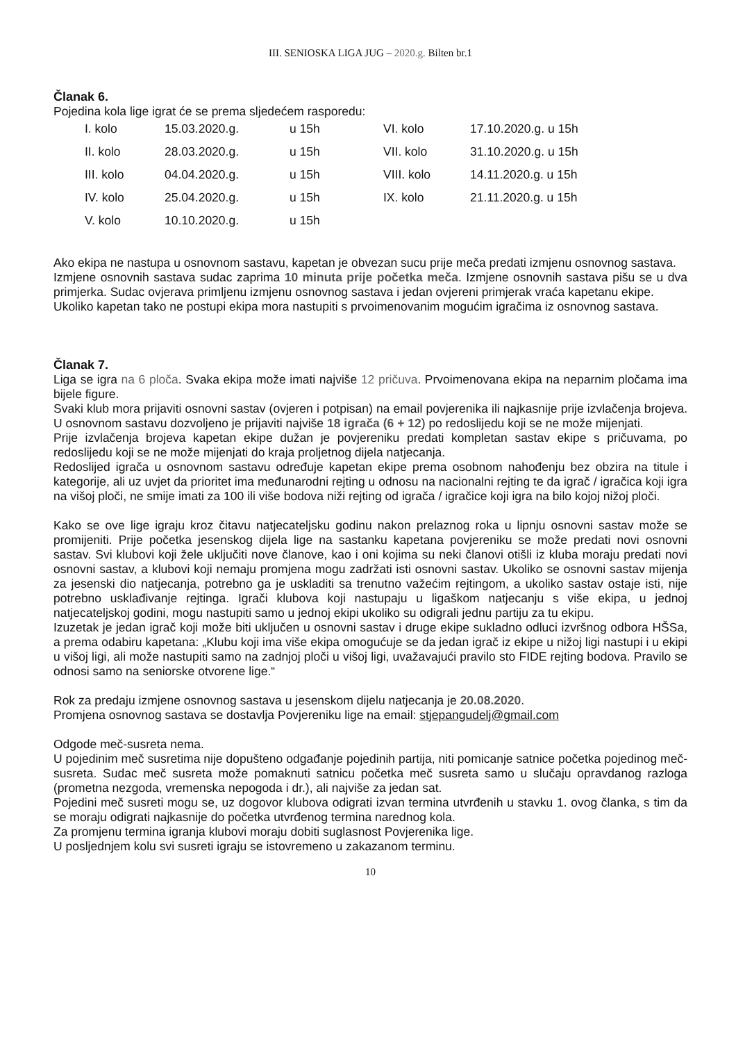III. SENIOSKA LIGA JUG – 2020.g. Bilten br.1
Članak 6.
Pojedina kola lige igrat će se prema sljedećem rasporedu:
| I. kolo | 15.03.2020.g. | u 15h | VI. kolo | 17.10.2020.g. u 15h |
| II. kolo | 28.03.2020.g. | u 15h | VII. kolo | 31.10.2020.g. u 15h |
| III. kolo | 04.04.2020.g. | u 15h | VIII. kolo | 14.11.2020.g. u 15h |
| IV. kolo | 25.04.2020.g. | u 15h | IX. kolo | 21.11.2020.g. u 15h |
| V. kolo | 10.10.2020.g. | u 15h | | |
Ako ekipa ne nastupa u osnovnom sastavu, kapetan je obvezan sucu prije meča predati izmjenu osnovnog sastava.
Izmjene osnovnih sastava sudac zaprima 10 minuta prije početka meča. Izmjene osnovnih sastava pišu se u dva primjerka. Sudac ovjerava primljenu izmjenu osnovnog sastava i jedan ovjereni primjerak vraća kapetanu ekipe.
Ukoliko kapetan tako ne postupi ekipa mora nastupiti s prvoimenovanim mogućim igračima iz osnovnog sastava.
Članak 7.
Liga se igra na 6 ploča. Svaka ekipa može imati najviše 12 pričuva. Prvoimenovana ekipa na neparnim pločama ima bijele figure.
Svaki klub mora prijaviti osnovni sastav (ovjeren i potpisan) na email povjerenika ili najkasnije prije izvlačenja brojeva. U osnovnom sastavu dozvoljeno je prijaviti najviše 18 igrača (6 + 12) po redoslijedu koji se ne može mijenjati.
Prije izvlačenja brojeva kapetan ekipe dužan je povjereniku predati kompletan sastav ekipe s pričuvama, po redoslijedu koji se ne može mijenjati do kraja proljetnog dijela natjecanja.
Redoslijed igrača u osnovnom sastavu određuje kapetan ekipe prema osobnom nahođenju bez obzira na titule i kategorije, ali uz uvjet da prioritet ima međunarodni rejting u odnosu na nacionalni rejting te da igrač / igračica koji igra na višoj ploči, ne smije imati za 100 ili više bodova niži rejting od igrača / igračice koji igra na bilo kojoj nižoj ploči.
Kako se ove lige igraju kroz čitavu natjecateljsku godinu nakon prelaznog roka u lipnju osnovni sastav može se promijeniti. Prije početka jesenskog dijela lige na sastanku kapetana povjereniku se može predati novi osnovni sastav. Svi klubovi koji žele uključiti nove članove, kao i oni kojima su neki članovi otišli iz kluba moraju predati novi osnovni sastav, a klubovi koji nemaju promjena mogu zadržati isti osnovni sastav. Ukoliko se osnovni sastav mijenja za jesenski dio natjecanja, potrebno ga je uskladiti sa trenutno važećim rejtingom, a ukoliko sastav ostaje isti, nije potrebno usklađivanje rejtinga. Igrači klubova koji nastupaju u ligaškom natjecanju s više ekipa, u jednoj natjecateljskoj godini, mogu nastupiti samo u jednoj ekipi ukoliko su odigrali jednu partiju za tu ekipu.
Izuzetak je jedan igrač koji može biti uključen u osnovni sastav i druge ekipe sukladno odluci izvršnog odbora HŠSa, a prema odabiru kapetana: „Klubu koji ima više ekipa omogućuje se da jedan igrač iz ekipe u nižoj ligi nastupi i u ekipi u višoj ligi, ali može nastupiti samo na zadnjoj ploči u višoj ligi, uvažavajući pravilo sto FIDE rejting bodova. Pravilo se odnosi samo na seniorske otvorene lige.“
Rok za predaju izmjene osnovnog sastava u jesenskom dijelu natjecanja je 20.08.2020.
Promjena osnovnog sastava se dostavlja Povjereniku lige na email: stjepangudelj@gmail.com
Odgode meč-susreta nema.
U pojedinim meč susretima nije dopušteno odgađanje pojedinih partija, niti pomicanje satnice početka pojedinog meč-susreta. Sudac meč susreta može pomaknuti satnicu početka meč susreta samo u slučaju opravdanog razloga (prometna nezgoda, vremenska nepogoda i dr.), ali najviše za jedan sat.
Pojedini meč susreti mogu se, uz dogovor klubova odigrati izvan termina utvrđenih u stavku 1. ovog članka, s tim da se moraju odigrati najkasnije do početka utvrđenog termina narednog kola.
Za promjenu termina igranja klubovi moraju dobiti suglasnost Povjerenika lige.
U posljednjem kolu svi susreti igraju se istovremeno u zakazanom terminu.
10